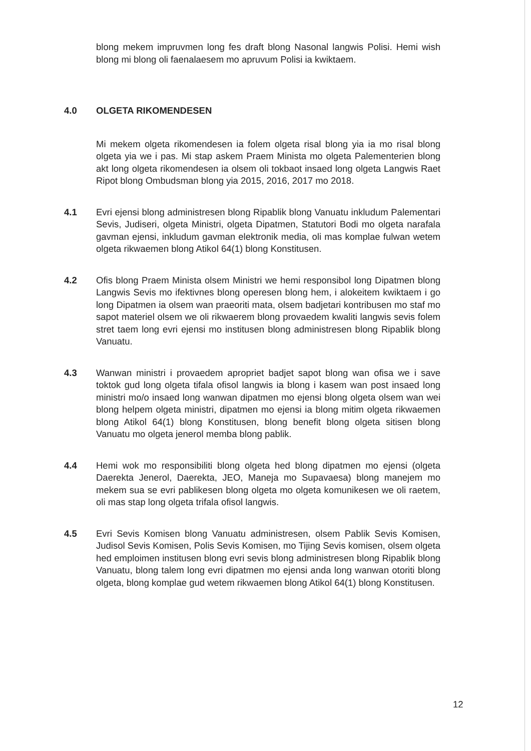blong mekem impruvmen long fes draft blong Nasonal langwis Polisi. Hemi wish blong mi blong oli faenalaesem mo apruvum Polisi ia kwiktaem.
4.0 OLGETA RIKOMENDESEN
Mi mekem olgeta rikomendesen ia folem olgeta risal blong yia ia mo risal blong olgeta yia we i pas. Mi stap askem Praem Minista mo olgeta Palementerien blong akt long olgeta rikomendesen ia olsem oli tokbaot insaed long olgeta Langwis Raet Ripot blong Ombudsman blong yia 2015, 2016, 2017 mo 2018.
4.1 Evri ejensi blong administresen blong Ripablik blong Vanuatu inkludum Palementari Sevis, Judiseri, olgeta Ministri, olgeta Dipatmen, Statutori Bodi mo olgeta narafala gavman ejensi, inkludum gavman elektronik media, oli mas komplae fulwan wetem olgeta rikwaemen blong Atikol 64(1) blong Konstitusen.
4.2 Ofis blong Praem Minista olsem Ministri we hemi responsibol long Dipatmen blong Langwis Sevis mo ifektivnes blong operesen blong hem, i alokeitem kwiktaem i go long Dipatmen ia olsem wan praeoriti mata, olsem badjetari kontribusen mo staf mo sapot materiel olsem we oli rikwaerem blong provaedem kwaliti langwis sevis folem stret taem long evri ejensi mo institusen blong administresen blong Ripablik blong Vanuatu.
4.3 Wanwan ministri i provaedem apropriet badjet sapot blong wan ofisa we i save toktok gud long olgeta tifala ofisol langwis ia blong i kasem wan post insaed long ministri mo/o insaed long wanwan dipatmen mo ejensi blong olgeta olsem wan wei blong helpem olgeta ministri, dipatmen mo ejensi ia blong mitim olgeta rikwaemen blong Atikol 64(1) blong Konstitusen, blong benefit blong olgeta sitisen blong Vanuatu mo olgeta jenerol memba blong pablik.
4.4 Hemi wok mo responsibiliti blong olgeta hed blong dipatmen mo ejensi (olgeta Daerekta Jenerol, Daerekta, JEO, Maneja mo Supavaesa) blong manejem mo mekem sua se evri pablikesen blong olgeta mo olgeta komunikesen we oli raetem, oli mas stap long olgeta trifala ofisol langwis.
4.5 Evri Sevis Komisen blong Vanuatu administresen, olsem Pablik Sevis Komisen, Judisol Sevis Komisen, Polis Sevis Komisen, mo Tijing Sevis komisen, olsem olgeta hed emploimen institusen blong evri sevis blong administresen blong Ripablik blong Vanuatu, blong talem long evri dipatmen mo ejensi anda long wanwan otoriti blong olgeta, blong komplae gud wetem rikwaemen blong Atikol 64(1) blong Konstitusen.
12